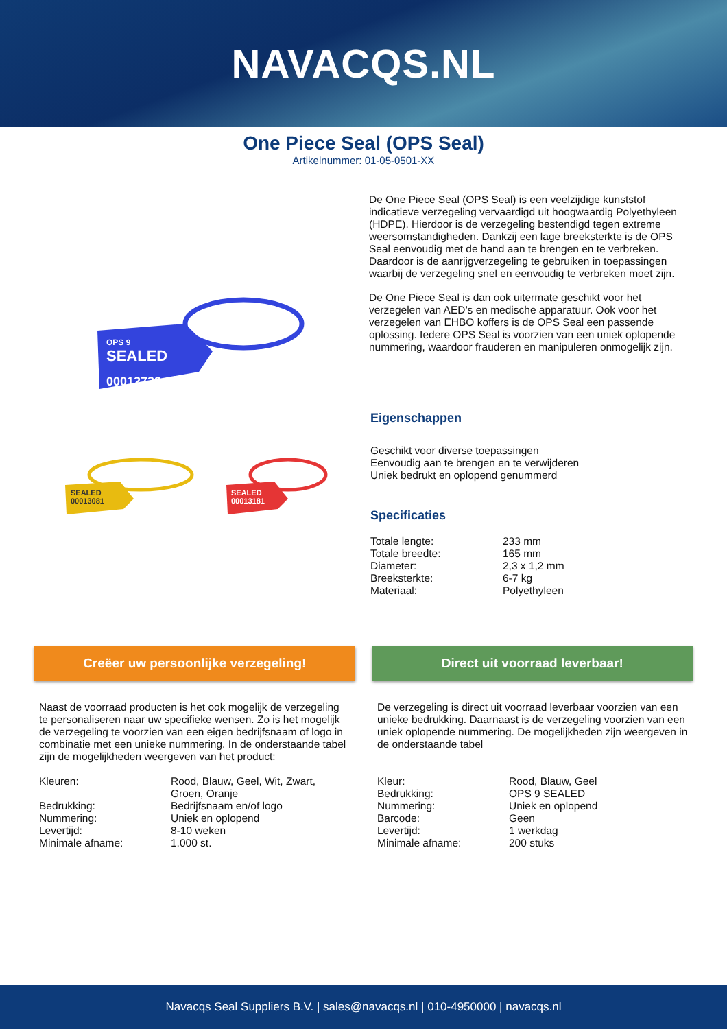NAVACQS.NL
One Piece Seal (OPS Seal)
Artikelnummer: 01-05-0501-XX
OPS 9
SEALED
00012732
SEALED
00013081
SEALED
00013181
De One Piece Seal (OPS Seal) is een veelzijdige kunststof indicatieve verzegeling vervaardigd uit hoogwaardig Polyethyleen (HDPE). Hierdoor is de verzegeling bestendigd tegen extreme weersomstandigheden. Dankzij een lage breeksterkte is de OPS Seal eenvoudig met de hand aan te brengen en te verbreken. Daardoor is de aanrijgverzegeling te gebruiken in toepassingen waarbij de verzegeling snel en eenvoudig te verbreken moet zijn.
De One Piece Seal is dan ook uitermate geschikt voor het verzegelen van AED’s en medische apparatuur. Ook voor het verzegelen van EHBO koffers is de OPS Seal een passende oplossing. Iedere OPS Seal is voorzien van een uniek oplopende nummering, waardoor frauderen en manipuleren onmogelijk zijn.
Eigenschappen
Geschikt voor diverse toepassingen
Eenvoudig aan te brengen en te verwijderen
Uniek bedrukt en oplopend genummerd
Specificaties
| Totale lengte: | 233 mm |
| Totale breedte: | 165 mm |
| Diameter: | 2,3 x 1,2 mm |
| Breeksterkte: | 6-7 kg |
| Materiaal: | Polyethyleen |
Creëer uw persoonlijke verzegeling!
Direct uit voorraad leverbaar!
Naast de voorraad producten is het ook mogelijk de verzegeling te personaliseren naar uw specifieke wensen. Zo is het mogelijk de verzegeling te voorzien van een eigen bedrijfsnaam of logo in combinatie met een unieke nummering. In de onderstaande tabel zijn de mogelijkheden weergeven van het product:
| Kleuren: | Rood, Blauw, Geel, Wit, Zwart, Groen, Oranje |
| Bedrukking: | Bedrijfsnaam en/of logo |
| Nummering: | Uniek en oplopend |
| Levertijd: | 8-10 weken |
| Minimale afname: | 1.000 st. |
De verzegeling is direct uit voorraad leverbaar voorzien van een unieke bedrukking. Daarnaast is de verzegeling voorzien van een uniek oplopende nummering. De mogelijkheden zijn weergeven in de onderstaande tabel
| Kleur: | Rood, Blauw, Geel |
| Bedrukking: | OPS 9 SEALED |
| Nummering: | Uniek en oplopend |
| Barcode: | Geen |
| Levertijd: | 1 werkdag |
| Minimale afname: | 200 stuks |
Navacqs Seal Suppliers B.V. | sales@navacqs.nl | 010-4950000 | navacqs.nl